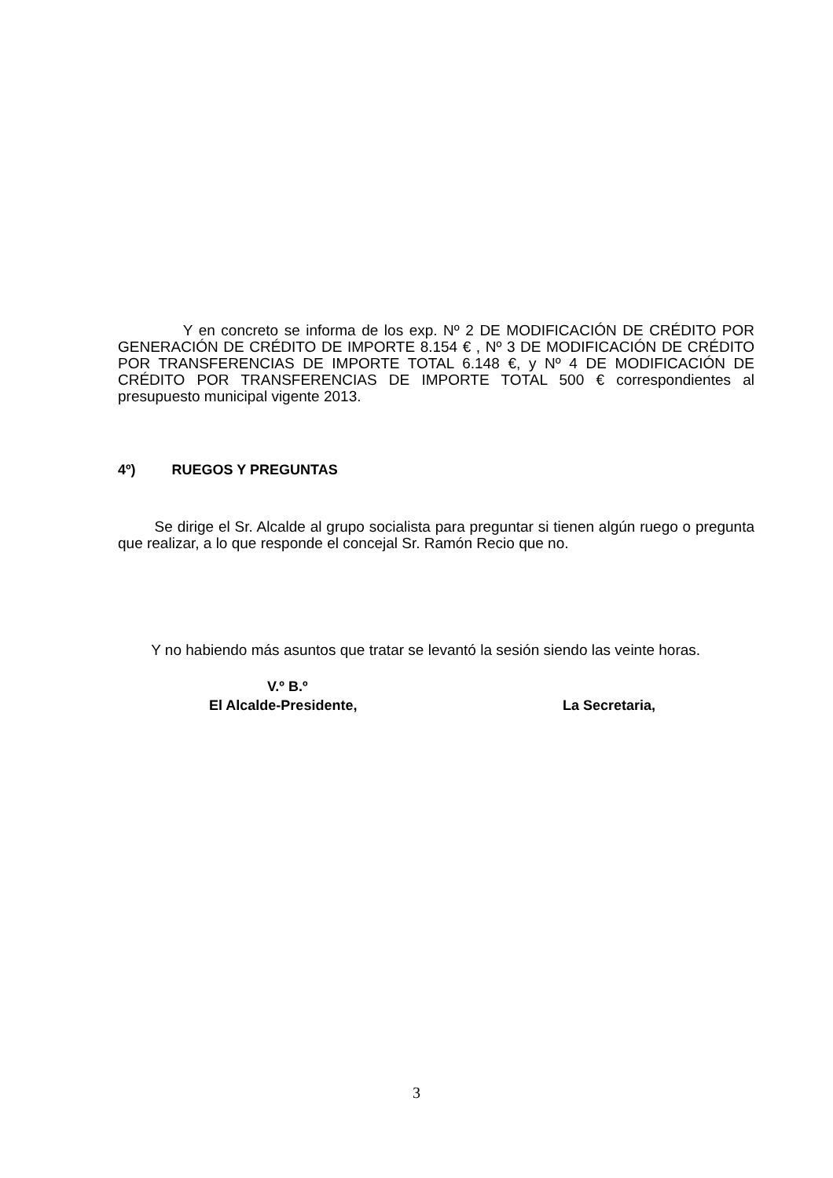Y en concreto se informa de los exp. Nº 2 DE MODIFICACIÓN DE CRÉDITO POR GENERACIÓN DE CRÉDITO DE IMPORTE 8.154 € , Nº 3 DE MODIFICACIÓN DE CRÉDITO POR TRANSFERENCIAS DE IMPORTE TOTAL 6.148 €, y Nº 4 DE MODIFICACIÓN DE CRÉDITO POR TRANSFERENCIAS DE IMPORTE TOTAL 500 € correspondientes al presupuesto municipal vigente 2013.
4º) RUEGOS Y PREGUNTAS
Se dirige el Sr. Alcalde al grupo socialista para preguntar si tienen algún ruego o pregunta que realizar, a lo que responde el concejal Sr. Ramón Recio que no.
Y no habiendo más asuntos que tratar se levantó la sesión siendo las veinte horas.
V.º B.º
El Alcalde-Presidente, La Secretaria,
3